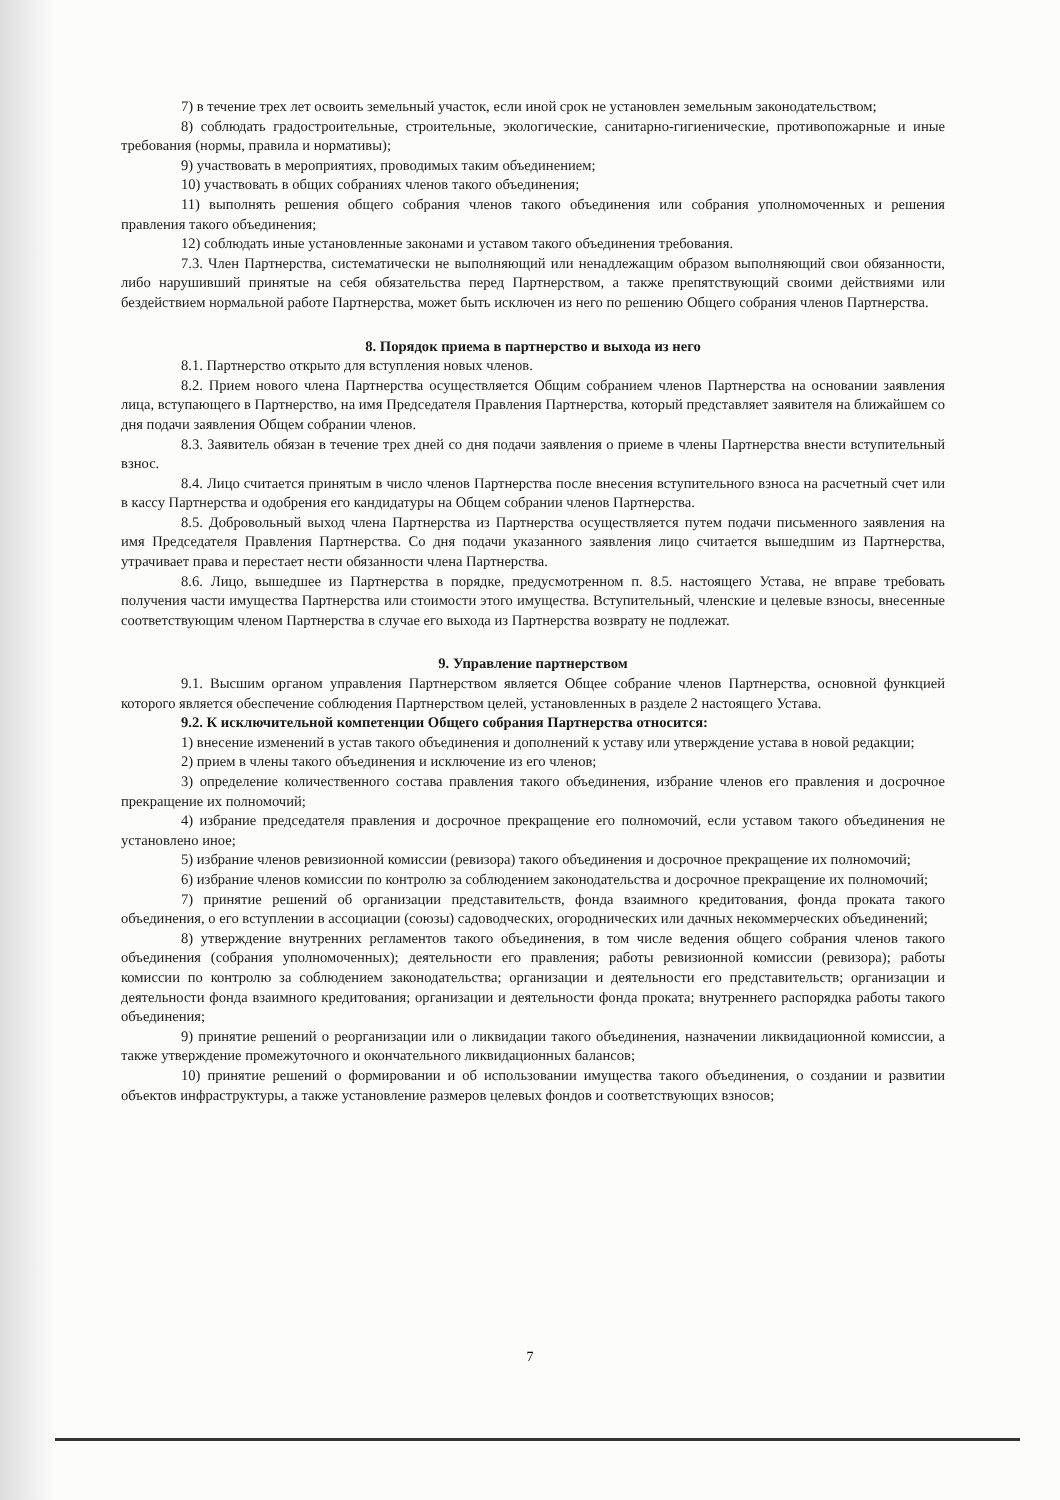7) в течение трех лет освоить земельный участок, если иной срок не установлен земельным законодательством;
8) соблюдать градостроительные, строительные, экологические, санитарно-гигиенические, противопожарные и иные требования (нормы, правила и нормативы);
9) участвовать в мероприятиях, проводимых таким объединением;
10) участвовать в общих собраниях членов такого объединения;
11) выполнять решения общего собрания членов такого объединения или собрания уполномоченных и решения правления такого объединения;
12) соблюдать иные установленные законами и уставом такого объединения требования.
7.3. Член Партнерства, систематически не выполняющий или ненадлежащим образом выполняющий свои обязанности, либо нарушивший принятые на себя обязательства перед Партнерством, а также препятствующий своими действиями или бездействием нормальной работе Партнерства, может быть исключен из него по решению Общего собрания членов Партнерства.
8. Порядок приема в партнерство и выхода из него
8.1. Партнерство открыто для вступления новых членов.
8.2. Прием нового члена Партнерства осуществляется Общим собранием членов Партнерства на основании заявления лица, вступающего в Партнерство, на имя Председателя Правления Партнерства, который представляет заявителя на ближайшем со дня подачи заявления Общем собрании членов.
8.3. Заявитель обязан в течение трех дней со дня подачи заявления о приеме в члены Партнерства внести вступительный взнос.
8.4. Лицо считается принятым в число членов Партнерства после внесения вступительного взноса на расчетный счет или в кассу Партнерства и одобрения его кандидатуры на Общем собрании членов Партнерства.
8.5. Добровольный выход члена Партнерства из Партнерства осуществляется путем подачи письменного заявления на имя Председателя Правления Партнерства. Со дня подачи указанного заявления лицо считается вышедшим из Партнерства, утрачивает права и перестает нести обязанности члена Партнерства.
8.6. Лицо, вышедшее из Партнерства в порядке, предусмотренном п. 8.5. настоящего Устава, не вправе требовать получения части имущества Партнерства или стоимости этого имущества. Вступительный, членские и целевые взносы, внесенные соответствующим членом Партнерства в случае его выхода из Партнерства возврату не подлежат.
9. Управление партнерством
9.1. Высшим органом управления Партнерством является Общее собрание членов Партнерства, основной функцией которого является обеспечение соблюдения Партнерством целей, установленных в разделе 2 настоящего Устава.
9.2. К исключительной компетенции Общего собрания Партнерства относится:
1) внесение изменений в устав такого объединения и дополнений к уставу или утверждение устава в новой редакции;
2) прием в члены такого объединения и исключение из его членов;
3) определение количественного состава правления такого объединения, избрание членов его правления и досрочное прекращение их полномочий;
4) избрание председателя правления и досрочное прекращение его полномочий, если уставом такого объединения не установлено иное;
5) избрание членов ревизионной комиссии (ревизора) такого объединения и досрочное прекращение их полномочий;
6) избрание членов комиссии по контролю за соблюдением законодательства и досрочное прекращение их полномочий;
7) принятие решений об организации представительств, фонда взаимного кредитования, фонда проката такого объединения, о его вступлении в ассоциации (союзы) садоводческих, огороднических или дачных некоммерческих объединений;
8) утверждение внутренних регламентов такого объединения, в том числе ведения общего собрания членов такого объединения (собрания уполномоченных); деятельности его правления; работы ревизионной комиссии (ревизора); работы комиссии по контролю за соблюдением законодательства; организации и деятельности его представительств; организации и деятельности фонда взаимного кредитования; организации и деятельности фонда проката; внутреннего распорядка работы такого объединения;
9) принятие решений о реорганизации или о ликвидации такого объединения, назначении ликвидационной комиссии, а также утверждение промежуточного и окончательного ликвидационных балансов;
10) принятие решений о формировании и об использовании имущества такого объединения, о создании и развитии объектов инфраструктуры, а также установление размеров целевых фондов и соответствующих взносов;
7